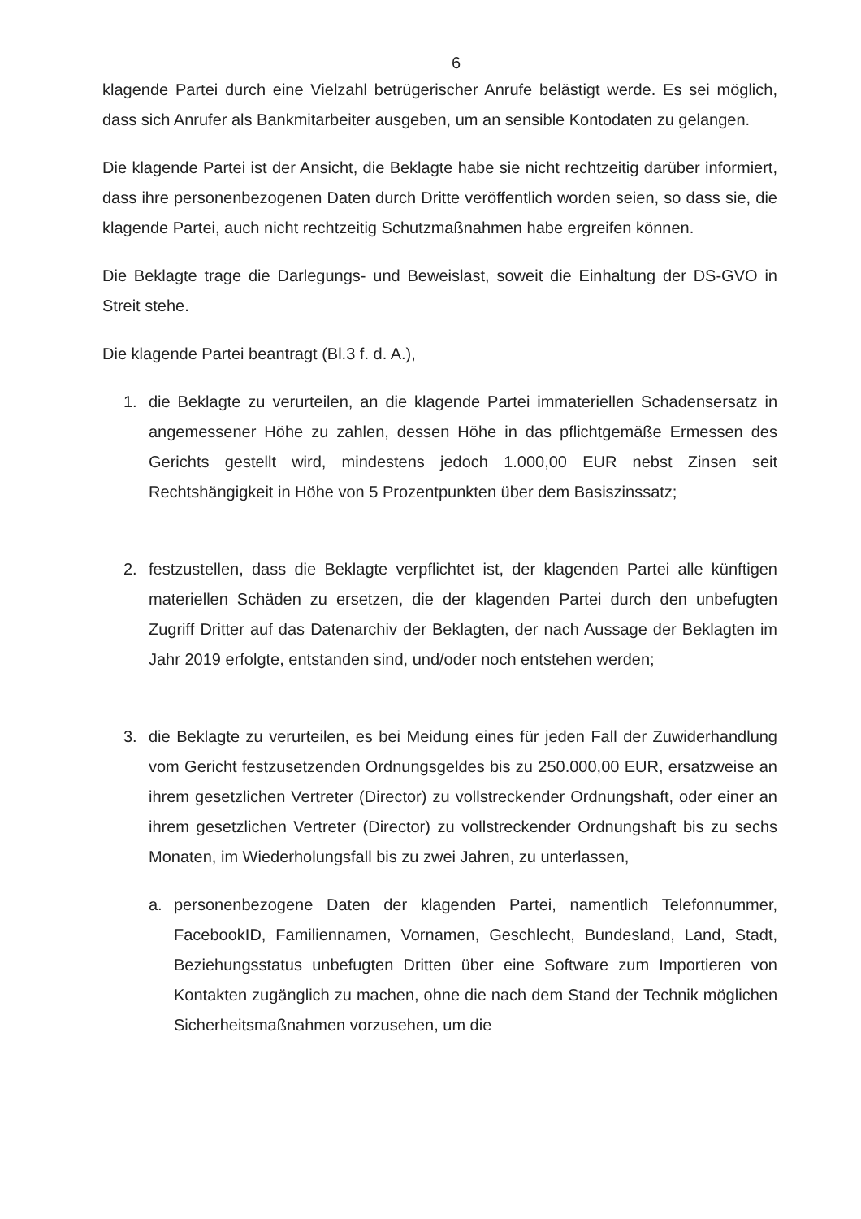6
klagende Partei durch eine Vielzahl betrügerischer Anrufe belästigt werde. Es sei möglich, dass sich Anrufer als Bankmitarbeiter ausgeben, um an sensible Kontodaten zu gelangen.
Die klagende Partei ist der Ansicht, die Beklagte habe sie nicht rechtzeitig darüber informiert, dass ihre personenbezogenen Daten durch Dritte veröffentlich worden seien, so dass sie, die klagende Partei, auch nicht rechtzeitig Schutzmaßnahmen habe ergreifen können.
Die Beklagte trage die Darlegungs- und Beweislast, soweit die Einhaltung der DS-GVO in Streit stehe.
Die klagende Partei beantragt (Bl.3 f. d. A.),
1. die Beklagte zu verurteilen, an die klagende Partei immateriellen Schadensersatz in angemessener Höhe zu zahlen, dessen Höhe in das pflichtgemäße Ermessen des Gerichts gestellt wird, mindestens jedoch 1.000,00 EUR nebst Zinsen seit Rechtshängigkeit in Höhe von 5 Prozentpunkten über dem Basiszinssatz;
2. festzustellen, dass die Beklagte verpflichtet ist, der klagenden Partei alle künftigen materiellen Schäden zu ersetzen, die der klagenden Partei durch den unbefugten Zugriff Dritter auf das Datenarchiv der Beklagten, der nach Aussage der Beklagten im Jahr 2019 erfolgte, entstanden sind, und/oder noch entstehen werden;
3. die Beklagte zu verurteilen, es bei Meidung eines für jeden Fall der Zuwiderhandlung vom Gericht festzusetzenden Ordnungsgeldes bis zu 250.000,00 EUR, ersatzweise an ihrem gesetzlichen Vertreter (Director) zu vollstreckender Ordnungshaft, oder einer an ihrem gesetzlichen Vertreter (Director) zu vollstreckender Ordnungshaft bis zu sechs Monaten, im Wiederholungsfall bis zu zwei Jahren, zu unterlassen,
a. personenbezogene Daten der klagenden Partei, namentlich Telefonnummer, FacebookID, Familiennamen, Vornamen, Geschlecht, Bundesland, Land, Stadt, Beziehungsstatus unbefugten Dritten über eine Software zum Importieren von Kontakten zugänglich zu machen, ohne die nach dem Stand der Technik möglichen Sicherheitsmaßnahmen vorzusehen, um die